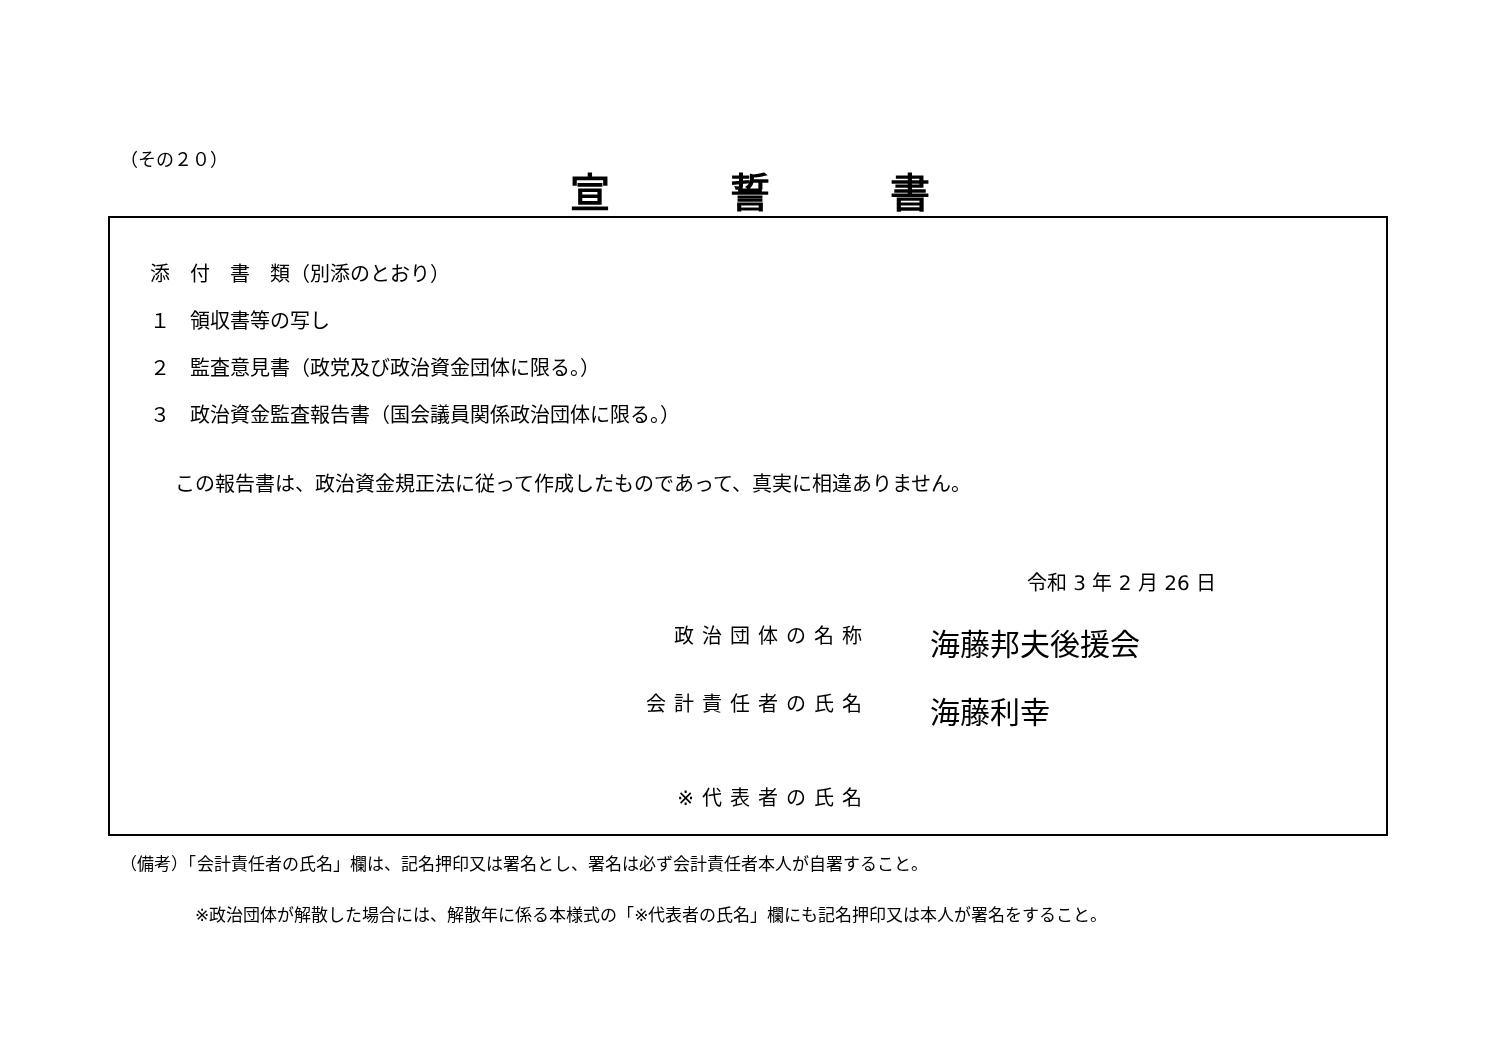（その２０）
宣誓書
添　付　書　類（別添のとおり）
１　領収書等の写し
２　監査意見書（政党及び政治資金団体に限る。）
３　政治資金監査報告書（国会議員関係政治団体に限る。）
この報告書は、政治資金規正法に従って作成したものであって、真実に相違ありません。
令和 3 年 2 月 26 日
政治団体の名称
海藤邦夫後援会
会計責任者の氏名
海藤利幸
※代表者の氏名
（備考）「会計責任者の氏名」欄は、記名押印又は署名とし、署名は必ず会計責任者本人が自署すること。
※政治団体が解散した場合には、解散年に係る本様式の「※代表者の氏名」欄にも記名押印又は本人が署名をすること。